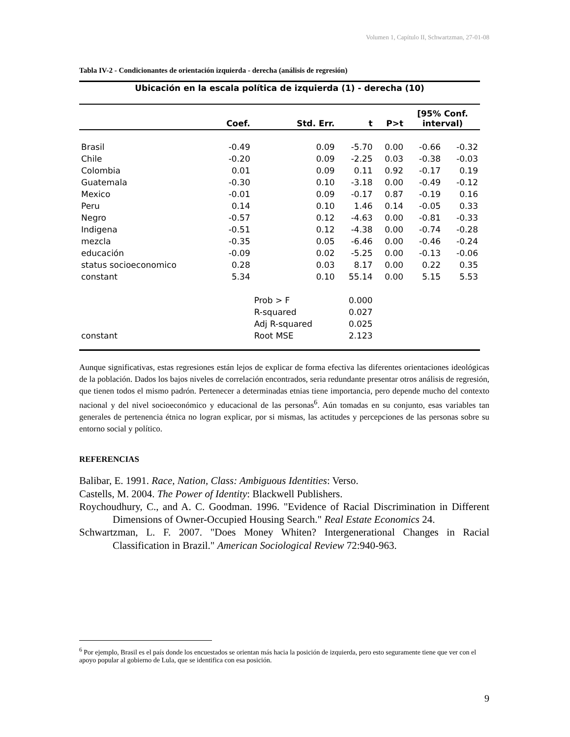Volumen 1, Capítulo II, Schwartzman, 27-01-08
Tabla IV-2 - Condicionantes de orientación izquierda - derecha (análisis de regresión)
| Ubicación en la escala política de izquierda (1) - derecha (10) | | | | | | |
| --- | --- | --- | --- | --- | --- | --- |
| | Coef. | Std. Err. | t | P>t | [95% Conf. interval) | |
| Brasil | -0.49 | 0.09 | -5.70 | 0.00 | -0.66 | -0.32 |
| Chile | -0.20 | 0.09 | -2.25 | 0.03 | -0.38 | -0.03 |
| Colombia | 0.01 | 0.09 | 0.11 | 0.92 | -0.17 | 0.19 |
| Guatemala | -0.30 | 0.10 | -3.18 | 0.00 | -0.49 | -0.12 |
| Mexico | -0.01 | 0.09 | -0.17 | 0.87 | -0.19 | 0.16 |
| Peru | 0.14 | 0.10 | 1.46 | 0.14 | -0.05 | 0.33 |
| Negro | -0.57 | 0.12 | -4.63 | 0.00 | -0.81 | -0.33 |
| Indigena | -0.51 | 0.12 | -4.38 | 0.00 | -0.74 | -0.28 |
| mezcla | -0.35 | 0.05 | -6.46 | 0.00 | -0.46 | -0.24 |
| educación | -0.09 | 0.02 | -5.25 | 0.00 | -0.13 | -0.06 |
| status socioeconomico | 0.28 | 0.03 | 8.17 | 0.00 | 0.22 | 0.35 |
| constant | 5.34 | 0.10 | 55.14 | 0.00 | 5.15 | 5.53 |
| | | Prob > F | 0.000 | | | |
| | | R-squared | 0.027 | | | |
| | | Adj R-squared | 0.025 | | | |
| constant | | Root MSE | 2.123 | | | |
Aunque significativas, estas regresiones están lejos de explicar de forma efectiva las diferentes orientaciones ideológicas de la población. Dados los bajos niveles de correlación encontrados, seria redundante presentar otros análisis de regresión, que tienen todos el mismo padrón. Pertenecer a determinadas etnias tiene importancia, pero depende mucho del contexto nacional y del nivel socioeconómico y educacional de las personas<sup>6</sup>. Aún tomadas en su conjunto, esas variables tan generales de pertenencia étnica no logran explicar, por si mismas, las actitudes y percepciones de las personas sobre su entorno social y político.
REFERENCIAS
Balibar, E. 1991. Race, Nation, Class: Ambiguous Identities: Verso.
Castells, M. 2004. The Power of Identity: Blackwell Publishers.
Roychoudhury, C., and A. C. Goodman. 1996. "Evidence of Racial Discrimination in Different Dimensions of Owner-Occupied Housing Search." Real Estate Economics 24.
Schwartzman, L. F. 2007. "Does Money Whiten? Intergenerational Changes in Racial Classification in Brazil." American Sociological Review 72:940-963.
<sup>6</sup> Por ejemplo, Brasil es el país donde los encuestados se orientan más hacia la posición de izquierda, pero esto seguramente tiene que ver con el apoyo popular al gobierno de Lula, que se identifica con esa posición.
9